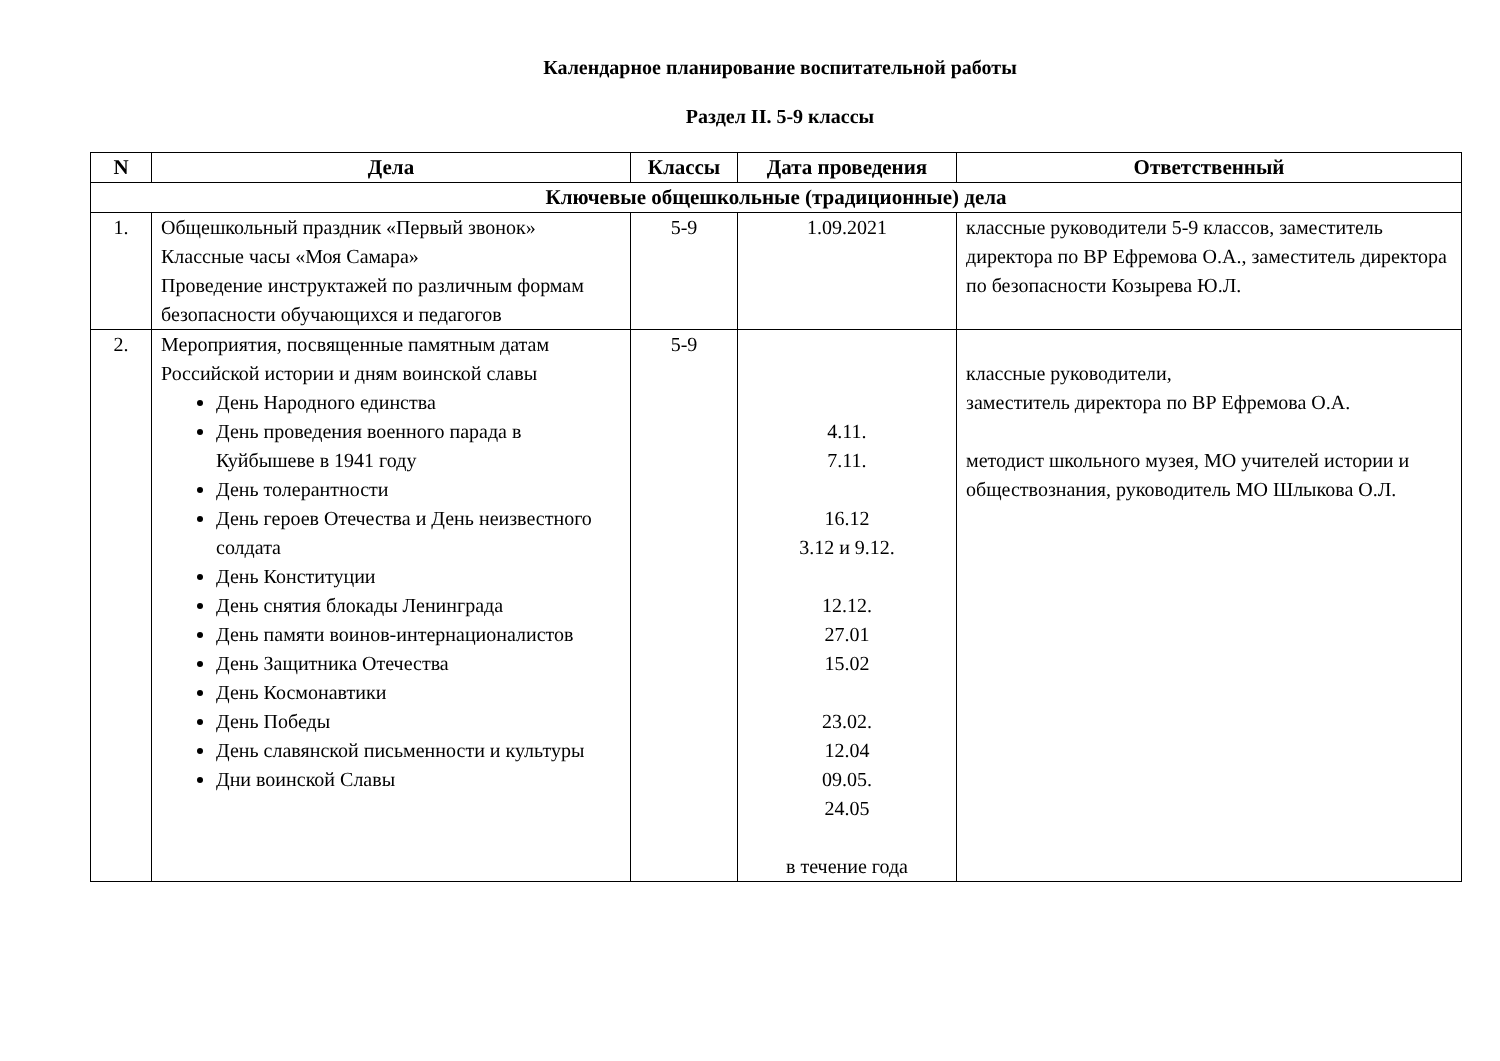Календарное планирование воспитательной работы
Раздел II. 5-9 классы
| N | Дела | Классы | Дата проведения | Ответственный |
| --- | --- | --- | --- | --- |
| Ключевые общешкольные (традиционные) дела | | | | |
| 1. | Общешкольный праздник «Первый звонок» Классные часы «Моя Самара» Проведение инструктажей по различным формам безопасности обучающихся и педагогов | 5-9 | 1.09.2021 | классные руководители 5-9 классов, заместитель директора по ВР Ефремова О.А., заместитель директора по безопасности Козырева Ю.Л. |
| 2. | Мероприятия, посвященные памятным датам Российской истории и дням воинской славы День Народного единства День проведения военного парада в Куйбышеве в 1941 году День толерантности День героев Отечества и День неизвестного солдата День Конституции День снятия блокады Ленинграда День памяти воинов-интернационалистов День Защитника Отечества День Космонавтики День Победы День славянской письменности и культуры Дни воинской Славы | 5-9 | 4.11. 7.11. 16.12 3.12 и 9.12. 12.12. 27.01 15.02 23.02. 12.04 09.05. 24.05 в течение года | классные руководители, заместитель директора по ВР Ефремова О.А. методист школьного музея, МО учителей истории и обществознания, руководитель МО Шлыкова О.Л. |